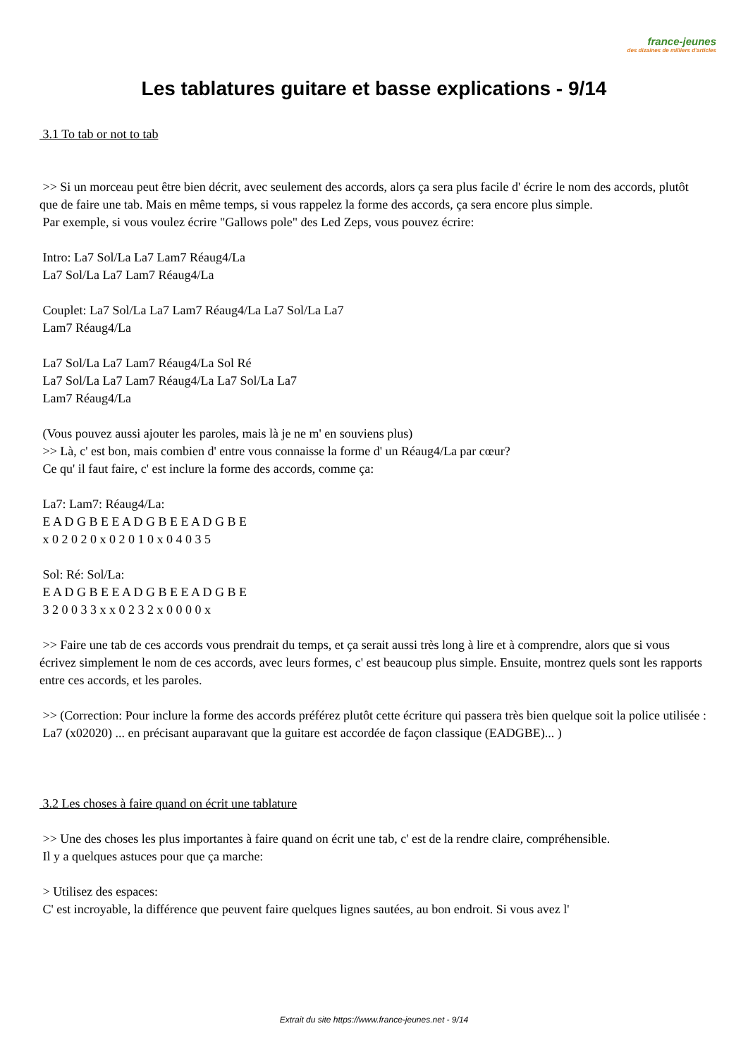france-jeunes
des dizaines de milliers d'articles
Les tablatures guitare et basse explications - 9/14
3.1 To tab or not to tab
>> Si un morceau peut être bien décrit, avec seulement des accords, alors ça sera plus facile d' écrire le nom des accords, plutôt que de faire une tab. Mais en même temps, si vous rappelez la forme des accords, ça sera encore plus simple.
Par exemple, si vous voulez écrire "Gallows pole" des Led Zeps, vous pouvez écrire:
Intro: La7 Sol/La La7 Lam7 Réaug4/La
La7 Sol/La La7 Lam7 Réaug4/La
Couplet: La7 Sol/La La7 Lam7 Réaug4/La La7 Sol/La La7
Lam7 Réaug4/La
La7 Sol/La La7 Lam7 Réaug4/La Sol Ré
La7 Sol/La La7 Lam7 Réaug4/La La7 Sol/La La7
Lam7 Réaug4/La
(Vous pouvez aussi ajouter les paroles, mais là je ne m' en souviens plus)
>> Là, c' est bon, mais combien d' entre vous connaisse la forme d' un Réaug4/La par cœur?
Ce qu' il faut faire, c' est inclure la forme des accords, comme ça:
La7: Lam7: Réaug4/La:
E A D G B E E A D G B E E A D G B E
x 0 2 0 2 0 x 0 2 0 1 0 x 0 4 0 3 5
Sol: Ré: Sol/La:
E A D G B E E A D G B E E A D G B E
3 2 0 0 3 3 x x 0 2 3 2 x 0 0 0 0 x
>> Faire une tab de ces accords vous prendrait du temps, et ça serait aussi très long à lire et à comprendre, alors que si vous écrivez simplement le nom de ces accords, avec leurs formes, c' est beaucoup plus simple. Ensuite, montrez quels sont les rapports entre ces accords, et les paroles.
>> (Correction: Pour inclure la forme des accords préférez plutôt cette écriture qui passera très bien quelque soit la police utilisée :
La7 (x02020) ... en précisant auparavant que la guitare est accordée de façon classique (EADGBE)... )
3.2 Les choses à faire quand on écrit une tablature
>> Une des choses les plus importantes à faire quand on écrit une tab, c' est de la rendre claire, compréhensible.
Il y a quelques astuces pour que ça marche:
> Utilisez des espaces:
C' est incroyable, la différence que peuvent faire quelques lignes sautées, au bon endroit. Si vous avez l'
Extrait du site https://www.france-jeunes.net - 9/14